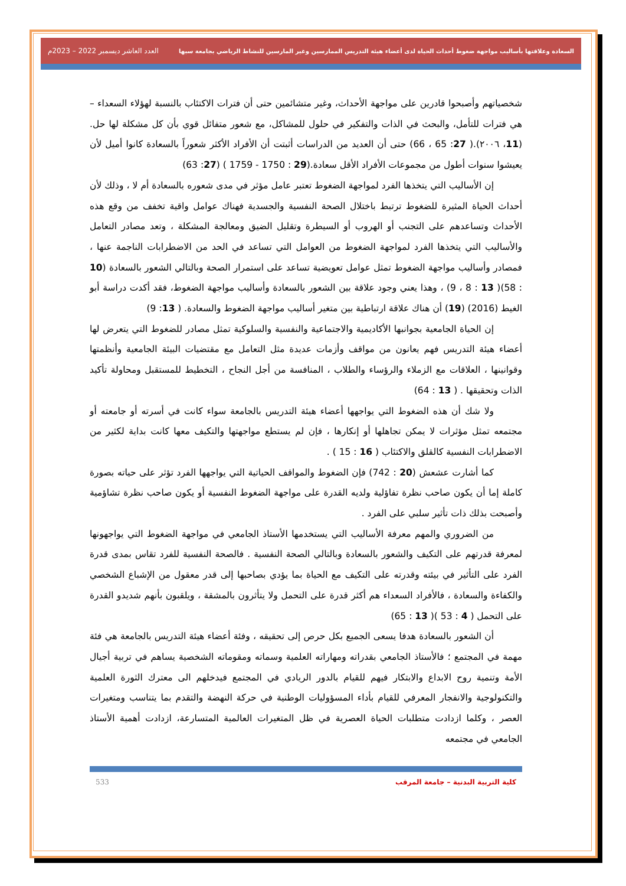السعادة وعلاقتها بأساليب مواجهة ضغوط أحداث الحياة لدى أعضاء هيئة التدريس الممارسين وغير المارسين للنشاط الرياضي بجامعة سبها العدد العاشر ديسمبر 2022 – 2023م
شخصياتهم وأصبحوا قادرين على مواجهة الأحداث، وغير متشائمين حتى أن فترات الاكتئاب بالنسبة لهؤلاء السعداء – هي فترات للتأمل، والبحث في الذات والتفكير في حلول للمشاكل، مع شعور متفائل قوي بأن كل مشكلة لها حل. (11، ٢٠٠٦).( 27: 65 ، 66) حتى أن العديد من الدراسات أثبتت أن الأفراد الأكثر شعوراً بالسعادة كانوا أميل لأن يعيشوا سنوات أطول من مجموعات الأفراد الأقل سعادة.(29 : 1750 - 1759 ) (27: 63)
إن الأساليب التي يتخذها الفرد لمواجهة الضغوط تعتبر عامل مؤثر في مدى شعوره بالسعادة أم لا ، وذلك لأن أحداث الحياة المثيرة للضغوط ترتبط باختلال الصحة النفسية والجسدية فهناك عوامل واقية تخفف من وقع هذه الأحداث وتساعدهم على التجنب أو الهروب أو السيطرة وتقليل الضيق ومعالجة المشكلة ، وتعد مصادر التعامل والأساليب التي يتخذها الفرد لمواجهة الضغوط من العوامل التي تساعد في الحد من الاضطرابات الناجمة عنها ، فمصادر وأساليب مواجهة الضغوط تمثل عوامل تعويضية تساعد على استمرار الصحة وبالتالي الشعور بالسعادة (10 : 58)( 13 : 8 ، 9) ، وهذا يعني وجود علاقة بين الشعور بالسعادة وأساليب مواجهة الضغوط، فقد أكدت دراسة أبو الغيط (2016) (19) أن هناك علاقة ارتباطية بين متغير أساليب مواجهة الضغوط والسعادة. ( 13: 9)
إن الحياة الجامعية بجوانبها الأكاديمية والاجتماعية والنفسية والسلوكية تمثل مصادر للضغوط التي يتعرض لها أعضاء هيئة التدريس فهم يعانون من مواقف وأزمات عديدة مثل التعامل مع مقتضيات البيئة الجامعية وأنظمتها وقوانينها ، العلاقات مع الزملاء والرؤساء والطلاب ، المنافسة من أجل النجاح ، التخطيط للمستقبل ومحاولة تأكيد الذات وتحقيقها . ( 13 : 64)
ولا شك أن هذه الضغوط التي يواجهها أعضاء هيئة التدريس بالجامعة سواء كانت في أسرته أو جامعته أو مجتمعه تمثل مؤثرات لا يمكن تجاهلها أو إنكارها ، فإن لم يستطع مواجهتها والتكيف معها كانت بداية لكثير من الاضطرابات النفسية كالقلق والاكتئاب ( 16 : 15 ) .
كما أشارت عشعش (20 : 742) فإن الضغوط والمواقف الحياتية التي يواجهها الفرد تؤثر على حياته بصورة كاملة إما أن يكون صاحب نظرة تفاؤلية ولديه القدرة على مواجهة الضغوط النفسية أو يكون صاحب نظرة تشاؤمية وأصبحت بذلك ذات تأثير سلبي على الفرد .
من الضروري والمهم معرفة الأساليب التي يستخدمها الأستاذ الجامعي في مواجهة الضغوط التي يواجهونها لمعرفة قدرتهم على التكيف والشعور بالسعادة وبالتالي الصحة النفسية . فالصحة النفسية للفرد تقاس بمدى قدرة الفرد على التأثير في بيئته وقدرته على التكيف مع الحياة بما يؤدي بصاحبها إلى قدر معقول من الإشباع الشخصي والكفاءة والسعادة ، فالأفراد السعداء هم أكثر قدرة على التحمل ولا يتأثرون بالمشقة ، ويلقبون بأنهم شديدو القدرة على التحمل ( 4 : 53 )( 13 : 65)
أن الشعور بالسعادة هدفا يسعى الجميع بكل حرص إلى تحقيقه ، وفئة أعضاء هيئة التدريس بالجامعة هي فئة مهمة في المجتمع ؛ فالأستاذ الجامعي بقدراته ومهاراته العلمية وسماته ومقوماته الشخصية يساهم في تربية أجيال الأمة وتنمية روح الابداع والابتكار فيهم للقيام بالدور الريادي في المجتمع فيدخلهم الى معترك الثورة العلمية والتكنولوجية والانفجار المعرفي للقيام بأداء المسؤوليات الوطنية في حركة النهضة والتقدم بما يتناسب ومتغيرات العصر ، وكلما ازدادت متطلبات الحياة العصرية في ظل المتغيرات العالمية المتسارعة، ازدادت أهمية الأستاذ الجامعي في مجتمعه
كلية التربية البدنية – جامعة المرقب 533